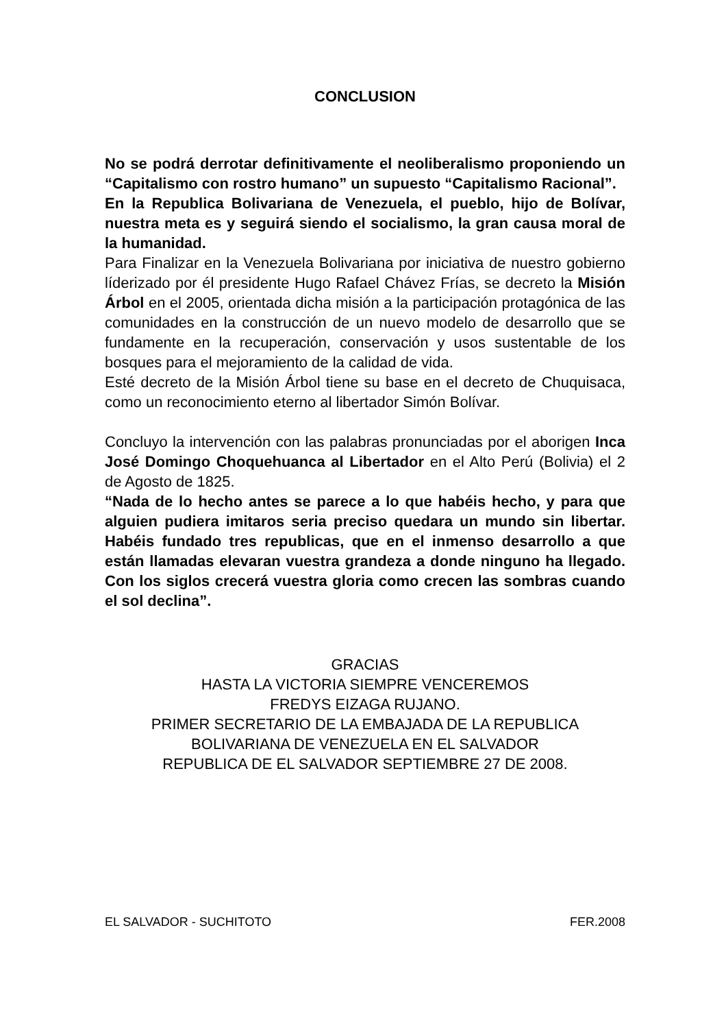CONCLUSION
No se podrá derrotar definitivamente el neoliberalismo proponiendo un “Capitalismo con rostro humano” un supuesto “Capitalismo Racional”.
En la Republica Bolivariana de Venezuela, el pueblo, hijo de Bolívar, nuestra meta es y seguirá siendo el socialismo, la gran causa moral de la humanidad.
Para Finalizar en la Venezuela Bolivariana por iniciativa de nuestro gobierno líderizado por él presidente Hugo Rafael Chávez Frías, se decreto la Misión Árbol en el 2005, orientada dicha misión a la participación protagónica de las comunidades en la construcción de un nuevo modelo de desarrollo que se fundamente en la recuperación, conservación y usos sustentable de los bosques para el mejoramiento de la calidad de vida.
Esté decreto de la Misión Árbol tiene su base en el decreto de Chuquisaca, como un reconocimiento eterno al libertador Simón Bolívar.
Concluyo la intervención con las palabras pronunciadas por el aborigen Inca José Domingo Choquehuanca al Libertador en el Alto Perú (Bolivia) el 2 de Agosto de 1825.
“Nada de lo hecho antes se parece a lo que habéis hecho, y para que alguien pudiera imitaros seria preciso quedara un mundo sin libertar. Habéis fundado tres republicas, que en el inmenso desarrollo a que están llamadas elevaran vuestra grandeza a donde ninguno ha llegado. Con los siglos crecerá vuestra gloria como crecen las sombras cuando el sol declina”.
GRACIAS
HASTA LA VICTORIA SIEMPRE VENCEREMOS
FREDYS EIZAGA RUJANO.
PRIMER SECRETARIO DE LA EMBAJADA DE LA REPUBLICA
BOLIVARIANA DE VENEZUELA EN EL SALVADOR
REPUBLICA DE EL SALVADOR SEPTIEMBRE 27 DE 2008.
EL SALVADOR - SUCHITOTO FER.2008